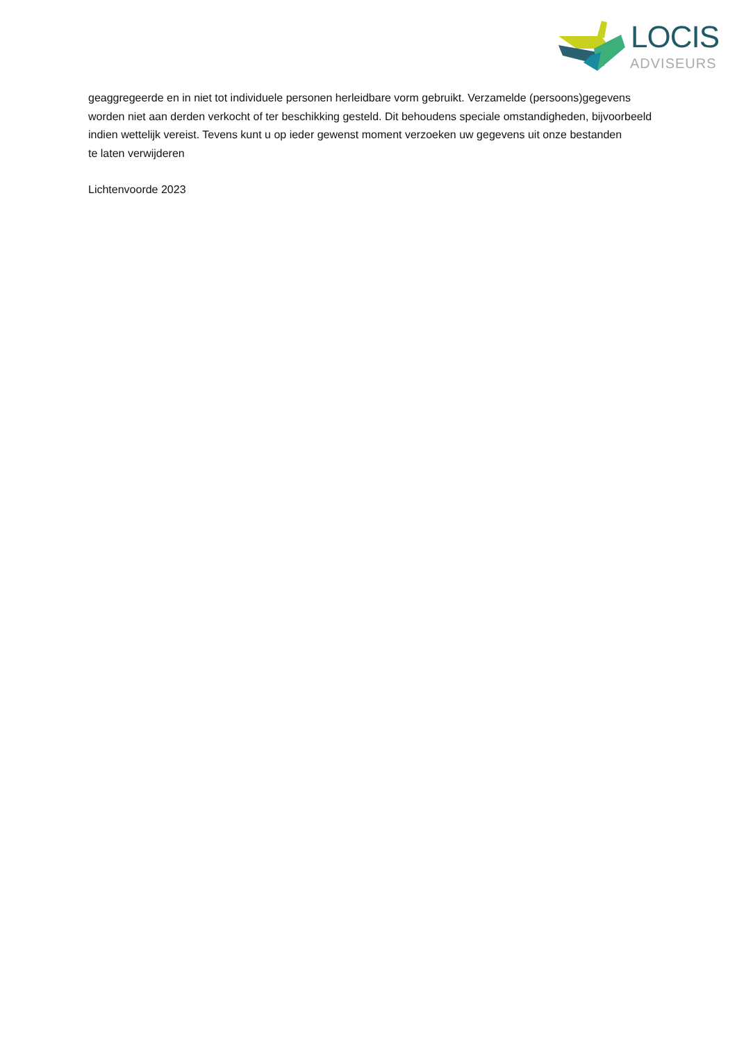LOCIS
ADVISEURS
geaggregeerde en in niet tot individuele personen herleidbare vorm gebruikt. Verzamelde (persoons)gegevens worden niet aan derden verkocht of ter beschikking gesteld. Dit behoudens speciale omstandigheden, bijvoorbeeld indien wettelijk vereist. Tevens kunt u op ieder gewenst moment verzoeken uw gegevens uit onze bestanden
te laten verwijderen
Lichtenvoorde 2023